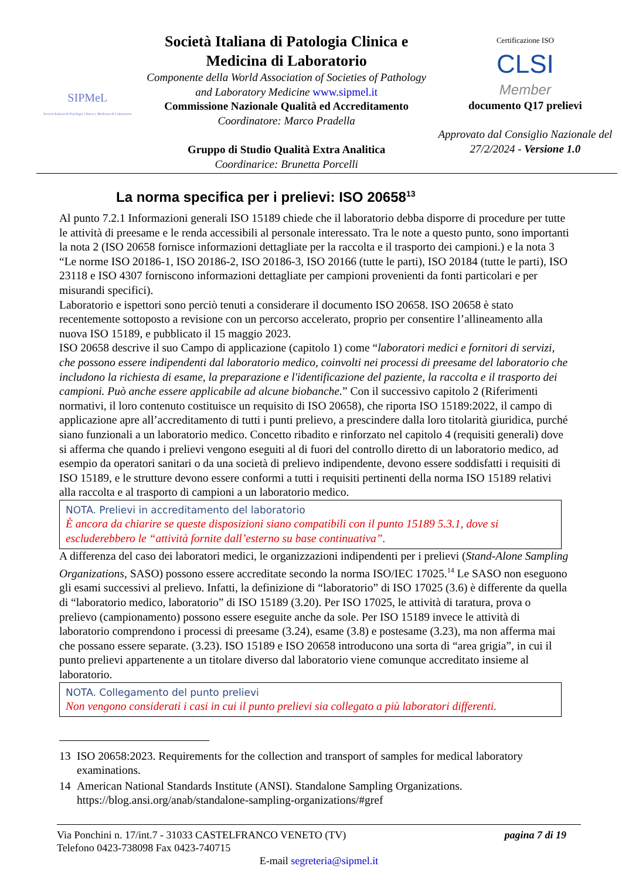SIPMeL
Società Italiana di Patologia Clinica e Medicina di Laboratorio
Società Italiana di Patologia Clinica e Medicina di Laboratorio
Componente della World Association of Societies of Pathology and Laboratory Medicine www.sipmel.it
Commissione Nazionale Qualità ed Accreditamento
Coordinatore: Marco Pradella
Gruppo di Studio Qualità Extra Analitica
Coordinarice: Brunetta Porcelli
Certificazione ISO
CLSI
Member
documento Q17 prelievi
Approvato dal Consiglio Nazionale del 27/2/2024 - Versione 1.0
La norma specifica per i prelievi: ISO 20658<sup>13</sup>
Al punto 7.2.1 Informazioni generali ISO 15189 chiede che il laboratorio debba disporre di procedure per tutte le attività di preesame e le renda accessibili al personale interessato. Tra le note a questo punto, sono importanti la nota 2 (ISO 20658 fornisce informazioni dettagliate per la raccolta e il trasporto dei campioni.) e la nota 3 “Le norme ISO 20186-1, ISO 20186-2, ISO 20186-3, ISO 20166 (tutte le parti), ISO 20184 (tutte le parti), ISO 23118 e ISO 4307 forniscono informazioni dettagliate per campioni provenienti da fonti particolari e per misurandi specifici).
Laboratorio e ispettori sono perciò tenuti a considerare il documento ISO 20658. ISO 20658 è stato recentemente sottoposto a revisione con un percorso accelerato, proprio per consentire l’allineamento alla nuova ISO 15189, e pubblicato il 15 maggio 2023.
ISO 20658 descrive il suo Campo di applicazione (capitolo 1) come “laboratori medici e fornitori di servizi, che possono essere indipendenti dal laboratorio medico, coinvolti nei processi di preesame del laboratorio che includono la richiesta di esame, la preparazione e l'identificazione del paziente, la raccolta e il trasporto dei campioni. Può anche essere applicabile ad alcune biobanche.” Con il successivo capitolo 2 (Riferimenti normativi, il loro contenuto costituisce un requisito di ISO 20658), che riporta ISO 15189:2022, il campo di applicazione apre all’accreditamento di tutti i punti prelievo, a prescindere dalla loro titolarità giuridica, purché siano funzionali a un laboratorio medico. Concetto ribadito e rinforzato nel capitolo 4 (requisiti generali) dove si afferma che quando i prelievi vengono eseguiti al di fuori del controllo diretto di un laboratorio medico, ad esempio da operatori sanitari o da una società di prelievo indipendente, devono essere soddisfatti i requisiti di ISO 15189, e le strutture devono essere conformi a tutti i requisiti pertinenti della norma ISO 15189 relativi alla raccolta e al trasporto di campioni a un laboratorio medico.
NOTA. Prelievi in accreditamento del laboratorio
È ancora da chiarire se queste disposizioni siano compatibili con il punto 15189 5.3.1, dove si escluderebbero le “attività fornite dall’esterno su base continuativa”.
A differenza del caso dei laboratori medici, le organizzazioni indipendenti per i prelievi (Stand-Alone Sampling Organizations, SASO) possono essere accreditate secondo la norma ISO/IEC 17025.<sup>14</sup> Le SASO non eseguono gli esami successivi al prelievo. Infatti, la definizione di “laboratorio” di ISO 17025 (3.6) è differente da quella di “laboratorio medico, laboratorio” di ISO 15189 (3.20). Per ISO 17025, le attività di taratura, prova o prelievo (campionamento) possono essere eseguite anche da sole. Per ISO 15189 invece le attività di laboratorio comprendono i processi di preesame (3.24), esame (3.8) e postesame (3.23), ma non afferma mai che possano essere separate. (3.23). ISO 15189 e ISO 20658 introducono una sorta di “area grigia”, in cui il punto prelievi appartenente a un titolare diverso dal laboratorio viene comunque accreditato insieme al laboratorio.
NOTA. Collegamento del punto prelievi
Non vengono considerati i casi in cui il punto prelievi sia collegato a più laboratori differenti.
13 ISO 20658:2023. Requirements for the collection and transport of samples for medical laboratory examinations.
14 American National Standards Institute (ANSI). Standalone Sampling Organizations. https://blog.ansi.org/anab/standalone-sampling-organizations/#gref
Via Ponchini n. 17/int.7 - 31033 CASTELFRANCO VENETO (TV) pagina 7 di 19
Telefono 0423-738098 Fax 0423-740715
E-mail segreteria@sipmel.it